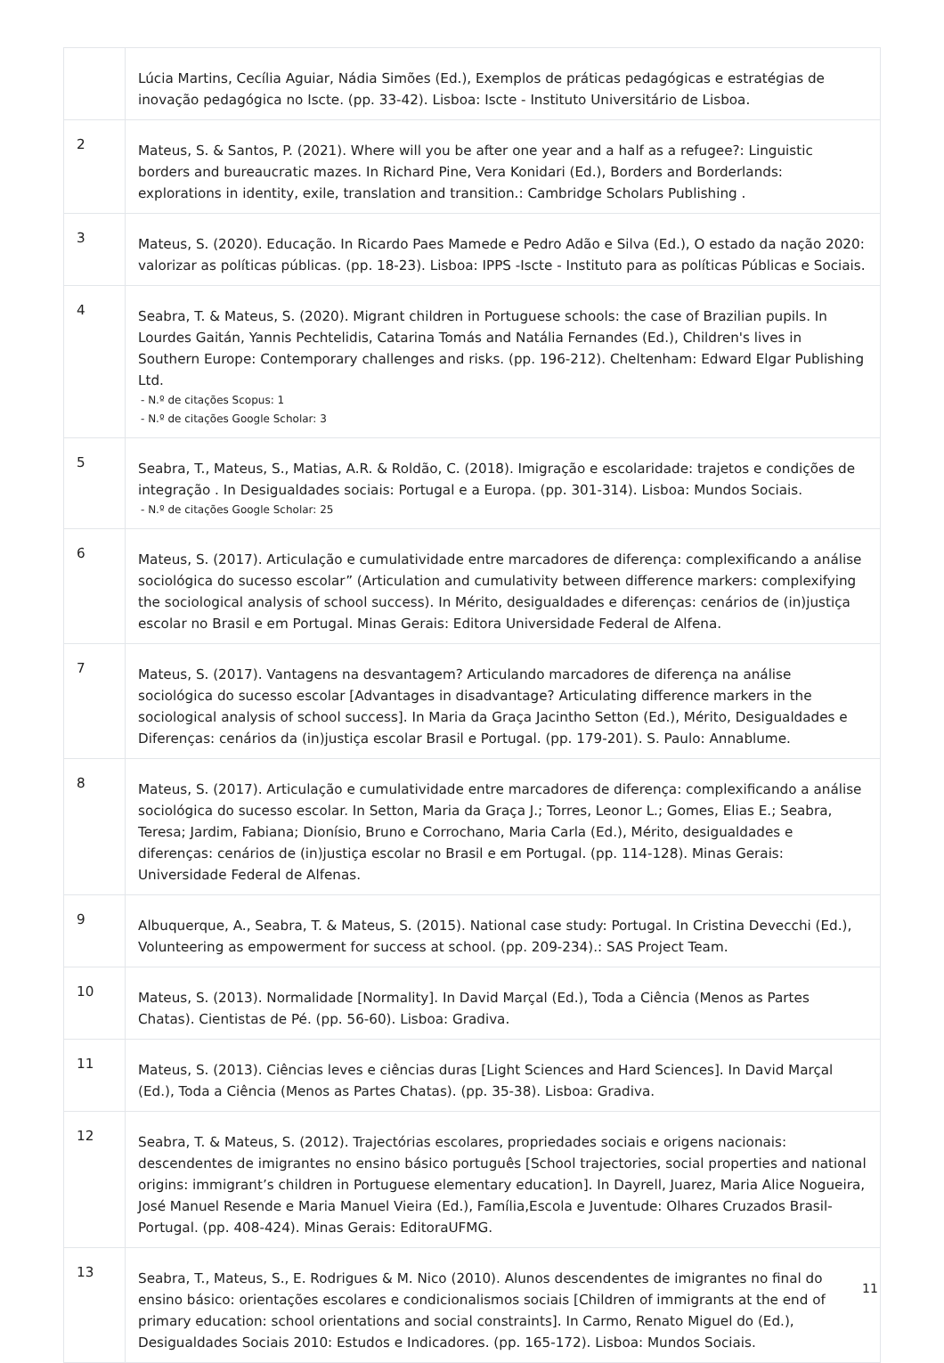| | Lúcia Martins, Cecília Aguiar, Nádia Simões (Ed.), Exemplos de práticas pedagógicas e estratégias de inovação pedagógica no Iscte. (pp. 33-42). Lisboa: Iscte - Instituto Universitário de Lisboa. |
| 2 | Mateus, S. & Santos, P. (2021). Where will you be after one year and a half as a refugee?: Linguistic borders and bureaucratic mazes. In Richard Pine, Vera Konidari (Ed.), Borders and Borderlands: explorations in identity, exile, translation and transition.: Cambridge Scholars Publishing . |
| 3 | Mateus, S. (2020). Educação. In Ricardo Paes Mamede e Pedro Adão e Silva (Ed.), O estado da nação 2020: valorizar as políticas públicas. (pp. 18-23). Lisboa: IPPS -Iscte - Instituto para as políticas Públicas e Sociais. |
| 4 | Seabra, T. & Mateus, S. (2020). Migrant children in Portuguese schools: the case of Brazilian pupils. In Lourdes Gaitán, Yannis Pechtelidis, Catarina Tomás and Natália Fernandes (Ed.), Children's lives in Southern Europe: Contemporary challenges and risks. (pp. 196-212). Cheltenham: Edward Elgar Publishing Ltd. - N.º de citações Scopus: 1 - N.º de citações Google Scholar: 3 |
| 5 | Seabra, T., Mateus, S., Matias, A.R. & Roldão, C. (2018). Imigração e escolaridade: trajetos e condições de integração . In Desigualdades sociais: Portugal e a Europa. (pp. 301-314). Lisboa: Mundos Sociais. - N.º de citações Google Scholar: 25 |
| 6 | Mateus, S. (2017). Articulação e cumulatividade entre marcadores de diferença: complexificando a análise sociológica do sucesso escolar” (Articulation and cumulativity between difference markers: complexifying the sociological analysis of school success). In Mérito, desigualdades e diferenças: cenários de (in)justiça escolar no Brasil e em Portugal. Minas Gerais: Editora Universidade Federal de Alfena. |
| 7 | Mateus, S. (2017). Vantagens na desvantagem? Articulando marcadores de diferença na análise sociológica do sucesso escolar [Advantages in disadvantage? Articulating difference markers in the sociological analysis of school success]. In Maria da Graça Jacintho Setton (Ed.), Mérito, Desigualdades e Diferenças: cenários da (in)justiça escolar Brasil e Portugal. (pp. 179-201). S. Paulo: Annablume. |
| 8 | Mateus, S. (2017). Articulação e cumulatividade entre marcadores de diferença: complexificando a análise sociológica do sucesso escolar. In Setton, Maria da Graça J.; Torres, Leonor L.; Gomes, Elias E.; Seabra, Teresa; Jardim, Fabiana; Dionísio, Bruno e Corrochano, Maria Carla (Ed.), Mérito, desigualdades e diferenças: cenários de (in)justiça escolar no Brasil e em Portugal. (pp. 114-128). Minas Gerais: Universidade Federal de Alfenas. |
| 9 | Albuquerque, A., Seabra, T. & Mateus, S. (2015). National case study: Portugal. In Cristina Devecchi (Ed.), Volunteering as empowerment for success at school. (pp. 209-234).: SAS Project Team. |
| 10 | Mateus, S. (2013). Normalidade [Normality]. In David Marçal (Ed.), Toda a Ciência (Menos as Partes Chatas). Cientistas de Pé. (pp. 56-60). Lisboa: Gradiva. |
| 11 | Mateus, S. (2013). Ciências leves e ciências duras [Light Sciences and Hard Sciences]. In David Marçal (Ed.), Toda a Ciência (Menos as Partes Chatas). (pp. 35-38). Lisboa: Gradiva. |
| 12 | Seabra, T. & Mateus, S. (2012). Trajectórias escolares, propriedades sociais e origens nacionais: descendentes de imigrantes no ensino básico português [School trajectories, social properties and national origins: immigrant’s children in Portuguese elementary education]. In Dayrell, Juarez, Maria Alice Nogueira, José Manuel Resende e Maria Manuel Vieira (Ed.), Família,Escola e Juventude: Olhares Cruzados Brasil-Portugal. (pp. 408-424). Minas Gerais: EditoraUFMG. |
| 13 | Seabra, T., Mateus, S., E. Rodrigues & M. Nico (2010). Alunos descendentes de imigrantes no final do ensino básico: orientações escolares e condicionalismos sociais [Children of immigrants at the end of primary education: school orientations and social constraints]. In Carmo, Renato Miguel do (Ed.), Desigualdades Sociais 2010: Estudos e Indicadores. (pp. 165-172). Lisboa: Mundos Sociais. |
11